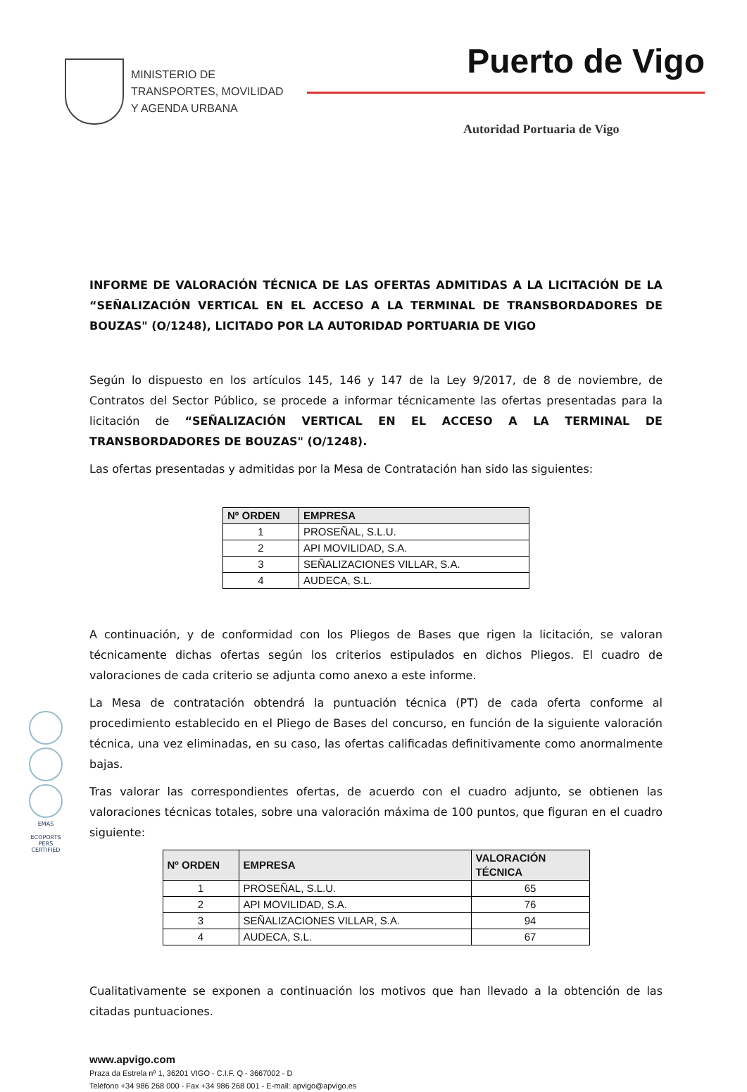MINISTERIO DE
TRANSPORTES, MOVILIDAD
Y AGENDA URBANA
Puerto de Vigo
Autoridad Portuaria de Vigo
EMAS
ECOPORTS
PERS CERTIFIED
INFORME DE VALORACIÓN TÉCNICA DE LAS OFERTAS ADMITIDAS A LA LICITACIÓN DE LA “SEÑALIZACIÓN VERTICAL EN EL ACCESO A LA TERMINAL DE TRANSBORDADORES DE BOUZAS" (O/1248), LICITADO POR LA AUTORIDAD PORTUARIA DE VIGO
Según lo dispuesto en los artículos 145, 146 y 147 de la Ley 9/2017, de 8 de noviembre, de Contratos del Sector Público, se procede a informar técnicamente las ofertas presentadas para la licitación de “SEÑALIZACIÓN VERTICAL EN EL ACCESO A LA TERMINAL DE TRANSBORDADORES DE BOUZAS" (O/1248).
Las ofertas presentadas y admitidas por la Mesa de Contratación han sido las siguientes:
| Nº ORDEN | EMPRESA |
| --- | --- |
| 1 | PROSEÑAL, S.L.U. |
| 2 | API MOVILIDAD, S.A. |
| 3 | SEÑALIZACIONES VILLAR, S.A. |
| 4 | AUDECA, S.L. |
A continuación, y de conformidad con los Pliegos de Bases que rigen la licitación, se valoran técnicamente dichas ofertas según los criterios estipulados en dichos Pliegos. El cuadro de valoraciones de cada criterio se adjunta como anexo a este informe.
La Mesa de contratación obtendrá la puntuación técnica (PT) de cada oferta conforme al procedimiento establecido en el Pliego de Bases del concurso, en función de la siguiente valoración técnica, una vez eliminadas, en su caso, las ofertas calificadas definitivamente como anormalmente bajas.
Tras valorar las correspondientes ofertas, de acuerdo con el cuadro adjunto, se obtienen las valoraciones técnicas totales, sobre una valoración máxima de 100 puntos, que figuran en el cuadro siguiente:
| Nº ORDEN | EMPRESA | VALORACIÓN TÉCNICA |
| --- | --- | --- |
| 1 | PROSEÑAL, S.L.U. | 65 |
| 2 | API MOVILIDAD, S.A. | 76 |
| 3 | SEÑALIZACIONES VILLAR, S.A. | 94 |
| 4 | AUDECA, S.L. | 67 |
Cualitativamente se exponen a continuación los motivos que han llevado a la obtención de las citadas puntuaciones.
www.apvigo.com
Praza da Estrela nº 1, 36201 VIGO - C.I.F. Q - 3667002 - D
Teléfono +34 986 268 000 - Fax +34 986 268 001 - E-mail: apvigo@apvigo.es